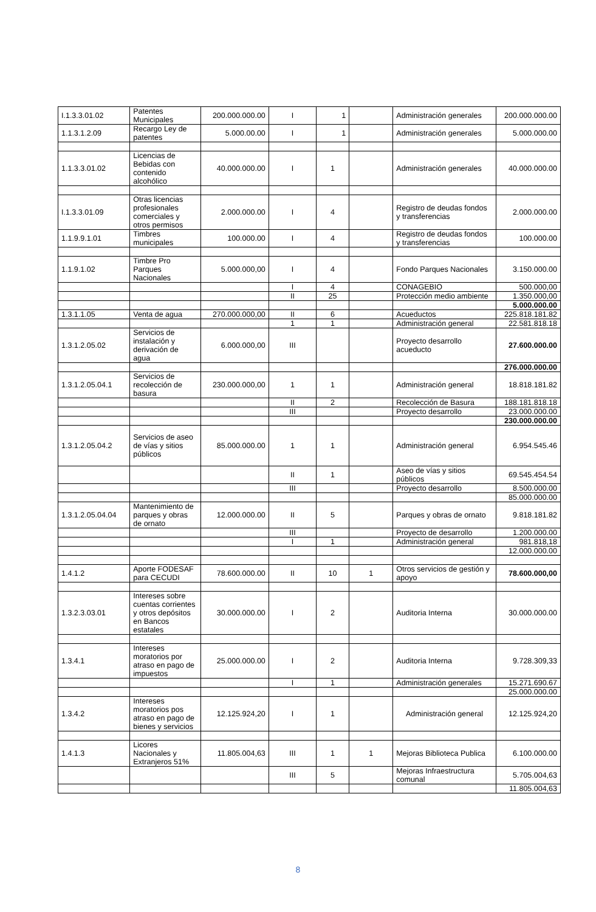| I.1.3.3.01.02 | Patentes Municipales | 200.000.000.00 | I | 1 | | Administración generales | 200.000.000.00 |
| 1.1.3.1.2.09 | Recargo Ley de patentes | 5.000.00.00 | I | 1 | | Administración generales | 5.000.000.00 |
| 1.1.3.3.01.02 | Licencias de Bebidas con contenido alcohólico | 40.000.000.00 | I | 1 | | Administración generales | 40.000.000.00 |
| I.1.3.3.01.09 | Otras licencias profesionales comerciales y otros permisos | 2.000.000.00 | I | 4 | | Registro de deudas fondos y transferencias | 2.000.000.00 |
| 1.1.9.9.1.01 | Timbres municipales | 100.000.00 | I | 4 | | Registro de deudas fondos y transferencias | 100.000.00 |
| 1.1.9.1.02 | Timbre Pro Parques Nacionales | 5.000.000,00 | I | 4 | | Fondo Parques Nacionales | 3.150.000.00 |
| | | | I | 4 | | CONAGEBIO | 500.000,00 |
| | | | II | 25 | | Protección medio ambiente | 1.350.000,00 |
| | | | | | | | 5.000.000.00 |
| 1.3.1.1.05 | Venta de agua | 270.000.000,00 | II | 6 | | Acueductos | 225.818.181.82 |
| | | | 1 | 1 | | Administración general | 22.581.818.18 |
| 1.3.1.2.05.02 | Servicios de instalación y derivación de agua | 6.000.000,00 | III | | | Proyecto desarrollo acueducto | 27.600.000.00 |
| | | | | | | | 276.000.000.00 |
| 1.3.1.2.05.04.1 | Servicios de recolección de basura | 230.000.000,00 | 1 | 1 | | Administración general | 18.818.181.82 |
| | | | II | 2 | | Recolección de Basura | 188.181.818.18 |
| | | | III | | | Proyecto desarrollo | 23.000.000.00 |
| | | | | | | | 230.000.000.00 |
| 1.3.1.2.05.04.2 | Servicios de aseo de vías y sitios públicos | 85.000.000.00 | 1 | 1 | | Administración general | 6.954.545.46 |
| | | | II | 1 | | Aseo de vías y sitios públicos | 69.545.454.54 |
| | | | III | | | Proyecto desarrollo | 8.500.000.00 |
| | | | | | | | 85.000.000.00 |
| 1.3.1.2.05.04.04 | Mantenimiento de parques y obras de ornato | 12.000.000.00 | II | 5 | | Parques y obras de ornato | 9.818.181.82 |
| | | | III | | | Proyecto de desarrollo | 1.200.000.00 |
| | | | I | 1 | | Administración general | 981.818,18 |
| | | | | | | | 12.000.000.00 |
| 1.4.1.2 | Aporte FODESAF para CECUDI | 78.600.000.00 | II | 10 | 1 | Otros servicios de gestión y apoyo | 78.600.000,00 |
| 1.3.2.3.03.01 | Intereses sobre cuentas corrientes y otros depósitos en Bancos estatales | 30.000.000.00 | I | 2 | | Auditoria Interna | 30.000.000.00 |
| 1.3.4.1 | Intereses moratorios por atraso en pago de impuestos | 25.000.000.00 | I | 2 | | Auditoria Interna | 9.728.309,33 |
| | | | I | 1 | | Administración generales | 15.271.690.67 |
| | | | | | | | 25.000.000.00 |
| 1.3.4.2 | Intereses moratorios pos atraso en pago de bienes y servicios | 12.125.924,20 | I | 1 | | Administración general | 12.125.924,20 |
| 1.4.1.3 | Licores Nacionales y Extranjeros 51% | 11.805.004,63 | III | 1 | 1 | Mejoras Biblioteca Publica | 6.100.000.00 |
| | | | III | 5 | | Mejoras Infraestructura comunal | 5.705.004,63 |
| | | | | | | | 11.805.004,63 |
8